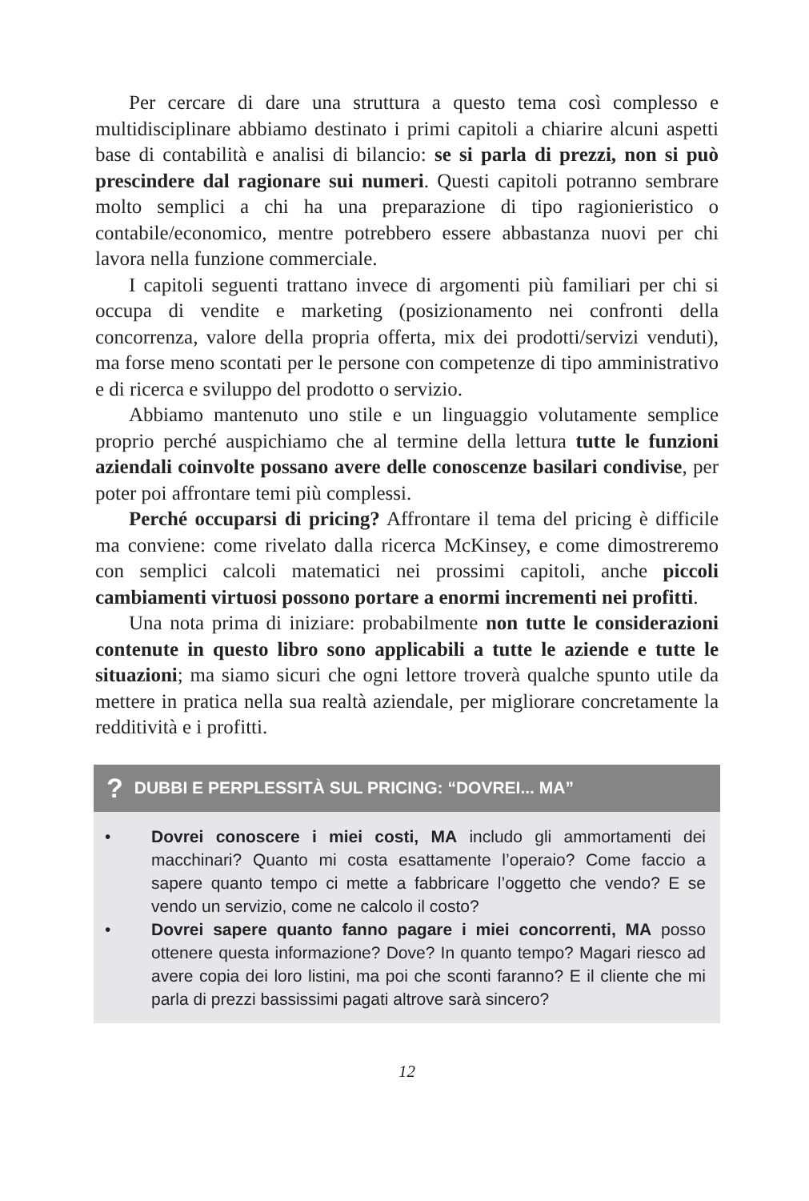Per cercare di dare una struttura a questo tema così complesso e multidisciplinare abbiamo destinato i primi capitoli a chiarire alcuni aspetti base di contabilità e analisi di bilancio: se si parla di prezzi, non si può prescindere dal ragionare sui numeri. Questi capitoli potranno sembrare molto semplici a chi ha una preparazione di tipo ragionieristico o contabile/economico, mentre potrebbero essere abbastanza nuovi per chi lavora nella funzione commerciale.
I capitoli seguenti trattano invece di argomenti più familiari per chi si occupa di vendite e marketing (posizionamento nei confronti della concorrenza, valore della propria offerta, mix dei prodotti/servizi venduti), ma forse meno scontati per le persone con competenze di tipo amministrativo e di ricerca e sviluppo del prodotto o servizio.
Abbiamo mantenuto uno stile e un linguaggio volutamente semplice proprio perché auspichiamo che al termine della lettura tutte le funzioni aziendali coinvolte possano avere delle conoscenze basilari condivise, per poter poi affrontare temi più complessi.
Perché occuparsi di pricing? Affrontare il tema del pricing è difficile ma conviene: come rivelato dalla ricerca McKinsey, e come dimostreremo con semplici calcoli matematici nei prossimi capitoli, anche piccoli cambiamenti virtuosi possono portare a enormi incrementi nei profitti.
Una nota prima di iniziare: probabilmente non tutte le considerazioni contenute in questo libro sono applicabili a tutte le aziende e tutte le situazioni; ma siamo sicuri che ogni lettore troverà qualche spunto utile da mettere in pratica nella sua realtà aziendale, per migliorare concretamente la redditività e i profitti.
? DUBBI E PERPLESSITÀ SUL PRICING: “DOVREI... MA”
• Dovrei conoscere i miei costi, MA includo gli ammortamenti dei macchinari? Quanto mi costa esattamente l’operaio? Come faccio a sapere quanto tempo ci mette a fabbricare l’oggetto che vendo? E se vendo un servizio, come ne calcolo il costo?
• Dovrei sapere quanto fanno pagare i miei concorrenti, MA posso ottenere questa informazione? Dove? In quanto tempo? Magari riesco ad avere copia dei loro listini, ma poi che sconti faranno? E il cliente che mi parla di prezzi bassissimi pagati altrove sarà sincero?
12